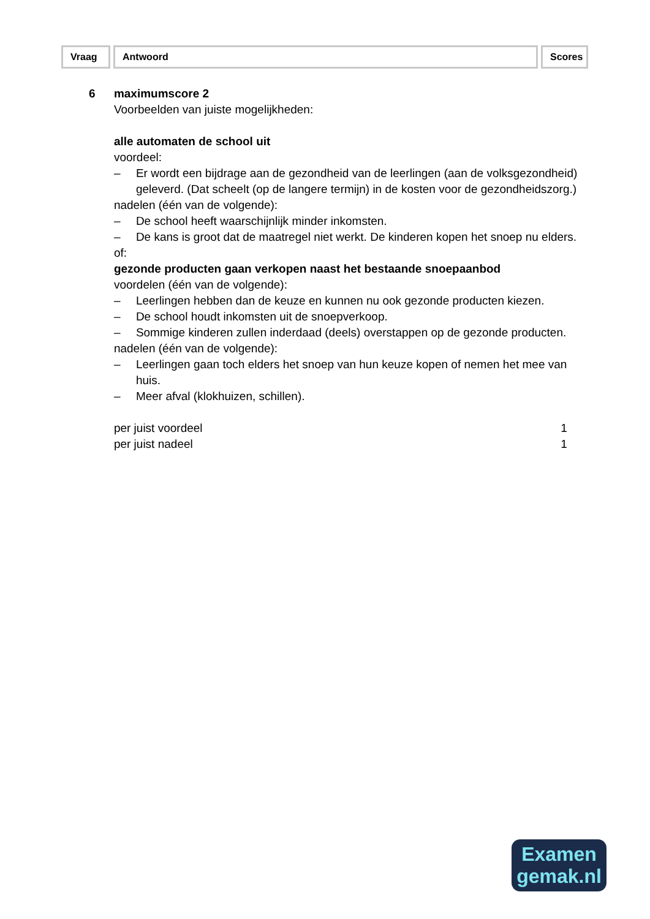Vraag Antwoord Scores
6 maximumscore 2
Voorbeelden van juiste mogelijkheden:
alle automaten de school uit
voordeel:
– Er wordt een bijdrage aan de gezondheid van de leerlingen (aan de volksgezondheid) geleverd. (Dat scheelt (op de langere termijn) in de kosten voor de gezondheidszorg.)
nadelen (één van de volgende):
– De school heeft waarschijnlijk minder inkomsten.
– De kans is groot dat de maatregel niet werkt. De kinderen kopen het snoep nu elders.
of:
gezonde producten gaan verkopen naast het bestaande snoepaanbod
voordelen (één van de volgende):
– Leerlingen hebben dan de keuze en kunnen nu ook gezonde producten kiezen.
– De school houdt inkomsten uit de snoepverkoop.
– Sommige kinderen zullen inderdaad (deels) overstappen op de gezonde producten.
nadelen (één van de volgende):
– Leerlingen gaan toch elders het snoep van hun keuze kopen of nemen het mee van huis.
– Meer afval (klokhuizen, schillen).
per juist voordeel 1
per juist nadeel 1
Examen
gemak.nl